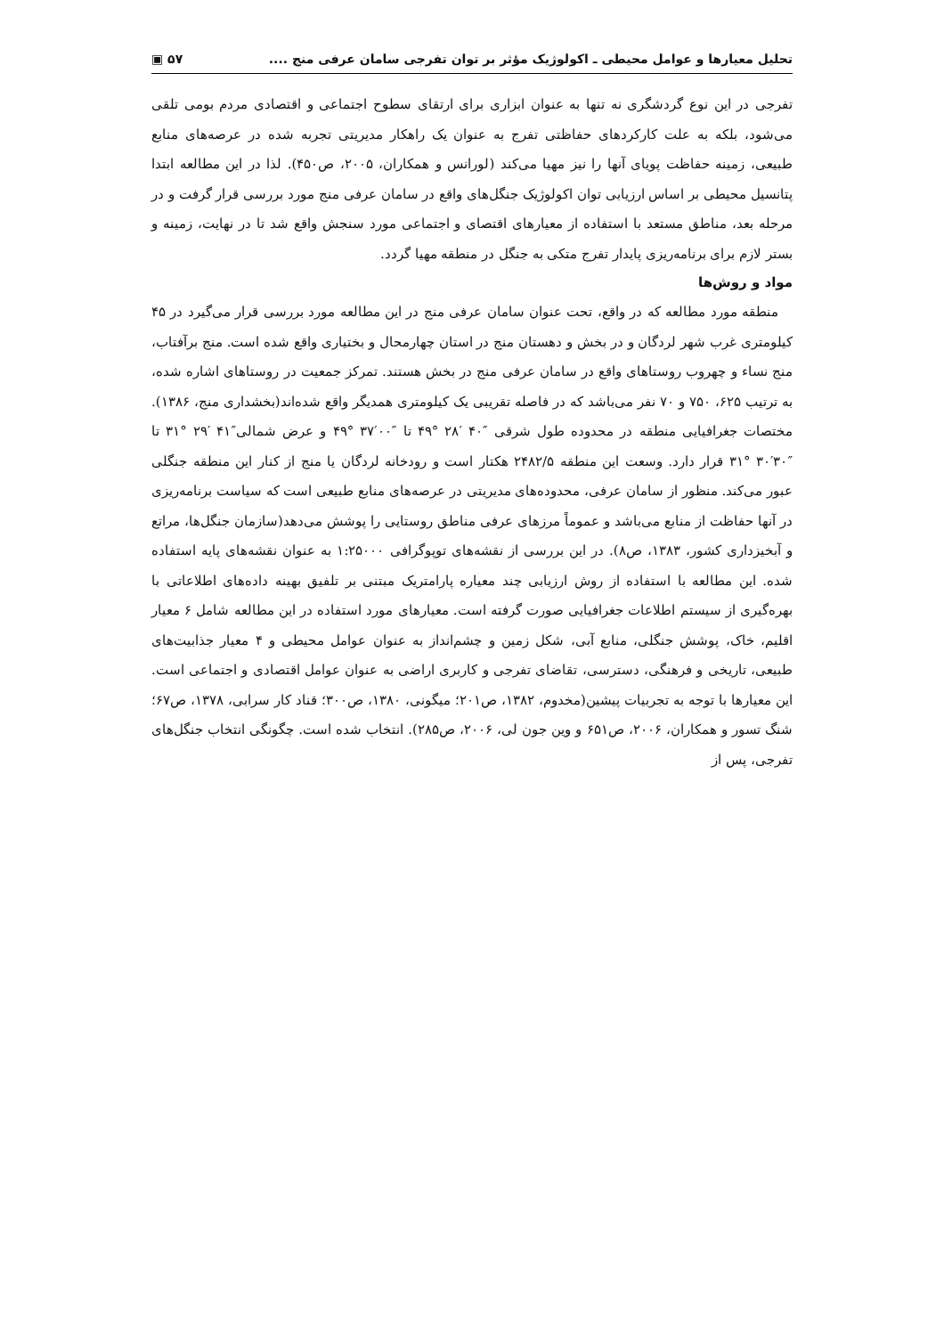تحلیل معیارها و عوامل محیطی ـ اکولوژیک مؤثر بر توان تفرجی سامان عرفی منج .... ۵۷ ▣
تفرجی در این نوع گردشگری نه تنها به عنوان ابزاری برای ارتقای سطوح اجتماعی و اقتصادی مردم بومی تلقی می‌شود، بلکه به علت کارکردهای حفاظتی تفرج به عنوان یک راهکار مدیریتی تجربه شده در عرصه‌های منابع طبیعی، زمینه حفاظت پویای آنها را نیز مهیا می‌کند (لورانس و همکاران، ۲۰۰۵، ص۴۵۰). لذا در این مطالعه ابتدا پتانسیل محیطی بر اساس ارزیابی توان اکولوژیک جنگل‌های واقع در سامان عرفی منج مورد بررسی قرار گرفت و در مرحله بعد، مناطق مستعد با استفاده از معیارهای اقتصای و اجتماعی مورد سنجش واقع شد تا در نهایت، زمینه و بستر لازم برای برنامه‌ریزی پایدار تفرج متکی به جنگل در منطقه مهیا گردد.
مواد و روش‌ها
منطقه مورد مطالعه که در واقع، تحت عنوان سامان عرفی منج در این مطالعه مورد بررسی قرار می‌گیرد در ۴۵ کیلومتری غرب شهر لردگان و در بخش و دهستان منج در استان چهارمحال و بختیاری واقع شده است. منج برآفتاب، منج نساء و چهروب روستاهای واقع در سامان عرفی منج در بخش هستند. تمرکز جمعیت در روستاهای اشاره شده، به ترتیب ۶۲۵، ۷۵۰ و ۷۰ نفر می‌باشد که در فاصله تقریبی یک کیلومتری همدیگر واقع شده‌اند(بخشداری منج، ۱۳۸۶). مختصات جغرافیایی منطقه در محدوده طول شرقی ″۴۰ ′۲۸ °۴۹ تا ″۰۰′۳۷ °۴۹ و عرض شمالی″۴۱ ′۲۹ °۳۱ تا ″۳۰′۳۰ °۳۱ قرار دارد. وسعت این منطقه ۲۴۸۲/۵ هکتار است و رودخانه لردگان یا منج از کنار این منطقه جنگلی عبور می‌کند. منظور از سامان عرفی، محدوده‌های مدیریتی در عرصه‌های منابع طبیعی است که سیاست برنامه‌ریزی در آنها حفاظت از منابع می‌باشد و عموماً مرزهای عرفی مناطق روستایی را پوشش می‌دهد(سازمان جنگل‌ها، مراتع و آبخیزداری کشور، ۱۳۸۳، ص۸). در این بررسی از نقشه‌های توپوگرافی ۱:۲۵۰۰۰ به عنوان نقشه‌های پایه استفاده شده. این مطالعه با استفاده از روش ارزیابی چند معیاره پارامتریک مبتنی بر تلفیق بهینه داده‌های اطلاعاتی با بهره‌گیری از سیستم اطلاعات جغرافیایی صورت گرفته است. معیارهای مورد استفاده در این مطالعه شامل ۶ معیار اقلیم، خاک، پوشش جنگلی، منابع آبی، شکل زمین و چشم‌انداز به عنوان عوامل محیطی و ۴ معیار جذابیت‌های طبیعی، تاریخی و فرهنگی، دسترسی، تقاضای تفرجی و کاربری اراضی به عنوان عوامل اقتصادی و اجتماعی است. این معیارها با توجه به تجربیات پیشین(مخدوم، ۱۳۸۲، ص۲۰۱؛ میگونی، ۱۳۸۰، ص۳۰۰؛ قناد کار سرابی، ۱۳۷۸، ص۶۷؛ شنگ تسور و همکاران، ۲۰۰۶، ص۶۵۱ و وین جون لی، ۲۰۰۶، ص۲۸۵). انتخاب شده است. چگونگی انتخاب جنگل‌های تفرجی، پس از